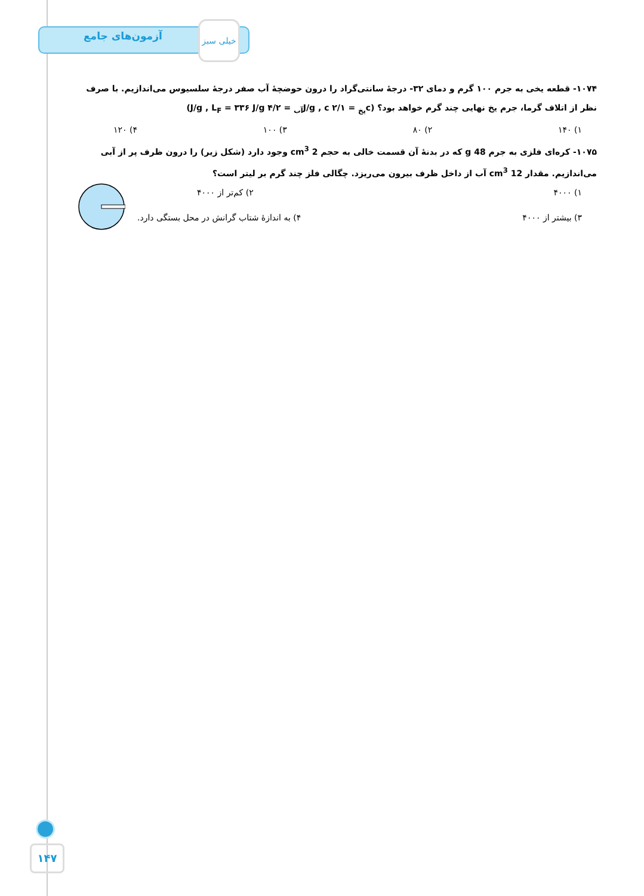آزمون‌های جامع
خیلی سبز
۱۰۷۴- قطعه یخی به جرم ۱۰۰ گرم و دمای ۳۲- درجهٔ سانتی‌گراد را درون حوضچهٔ آب صفر درجهٔ سلسیوس می‌اندازیم. با صرف نظر از اتلاف گرما، جرم یخ نهایی چند گرم خواهد بود؟ (c<sub>یخ</sub> = ۲/۱ J/g , c<sub>آب</sub> = ۴/۲ J/g , L<sub>F</sub> = ۳۳۶ J/g)
۱) ۱۴۰ ۲) ۸۰ ۳) ۱۰۰ ۴) ۱۲۰
۱۰۷۵- کره‌ای فلزی به جرم 48 g که در بدنهٔ آن قسمت خالی به حجم 2 cm<sup>3</sup> وجود دارد (شکل زیر) را درون ظرف پر از آبی می‌اندازیم. مقدار 12 cm<sup>3</sup> آب از داخل ظرف بیرون می‌ریزد. چگالی فلز چند گرم بر لیتر است؟
۱) ۴۰۰۰ ۲) کم‌تر از ۴۰۰۰
۳) بیشتر از ۴۰۰۰ ۴) به اندازهٔ شتاب گرانش در محل بستگی دارد.
۱۴۷